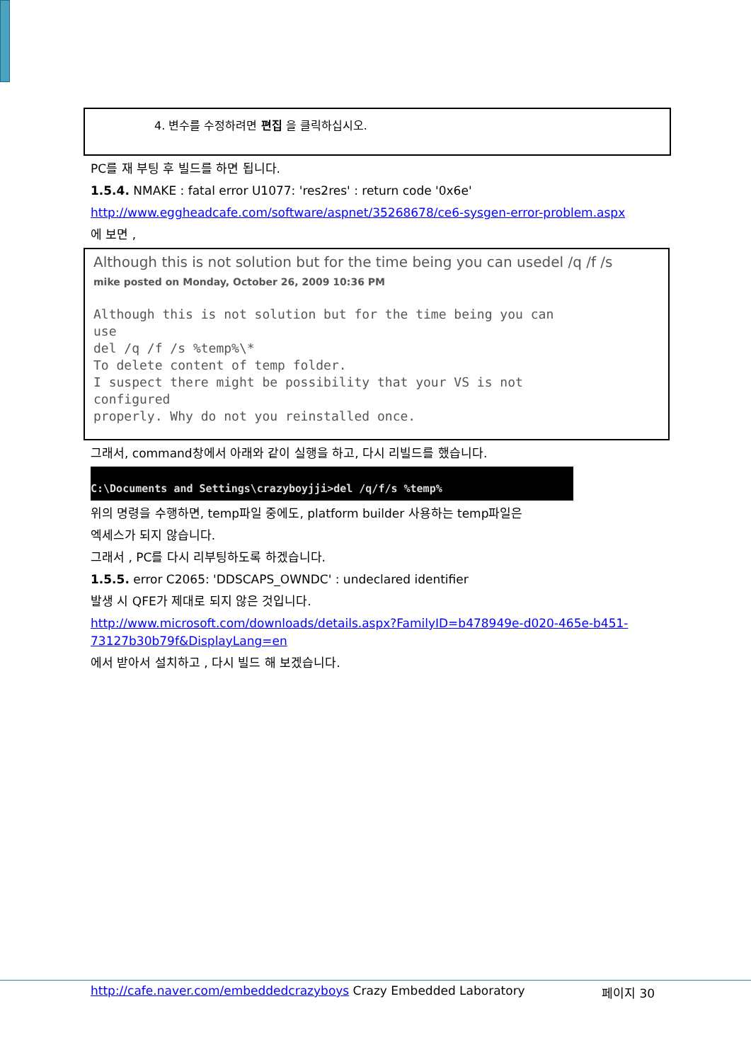4. 변수를 수정하려면 편집 을 클릭하십시오.
PC를 재 부팅 후 빌드를 하면 됩니다.
1.5.4. NMAKE : fatal error U1077: 'res2res' : return code '0x6e'
http://www.eggheadcafe.com/software/aspnet/35268678/ce6-sysgen-error-problem.aspx
에 보면 ,
Although this is not solution but for the time being you can usedel /q /f /s
mike posted on Monday, October 26, 2009 10:36 PM
Although this is not solution but for the time being you can
use
del /q /f /s %temp%\*
To delete content of temp folder.
I suspect there might be possibility that your VS is not
configured
properly. Why do not you reinstalled once.
그래서, command창에서 아래와 같이 실행을 하고, 다시 리빌드를 했습니다.
C:\Documents and Settings\crazyboyjji>del /q/f/s %temp%
위의 명령을 수행하면, temp파일 중에도, platform builder 사용하는 temp파일은
엑세스가 되지 않습니다.
그래서 , PC를 다시 리부팅하도록 하겠습니다.
1.5.5. error C2065: 'DDSCAPS_OWNDC' : undeclared identifier
발생 시 QFE가 제대로 되지 않은 것입니다.
http://www.microsoft.com/downloads/details.aspx?FamilyID=b478949e-d020-465e-b451-73127b30b79f&DisplayLang=en
에서 받아서 설치하고 , 다시 빌드 해 보겠습니다.
http://cafe.naver.com/embeddedcrazyboys Crazy Embedded Laboratory 페이지 30